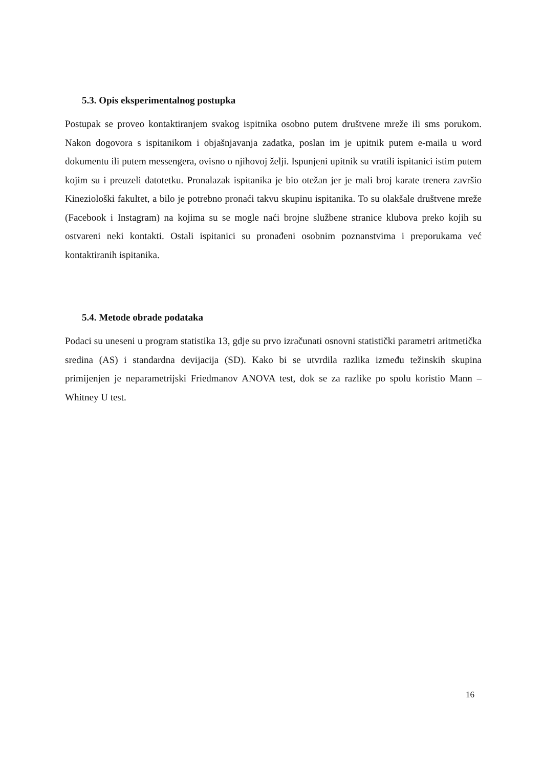5.3. Opis eksperimentalnog postupka
Postupak se proveo kontaktiranjem svakog ispitnika osobno putem društvene mreže ili sms porukom. Nakon dogovora s ispitanikom i objašnjavanja zadatka, poslan im je upitnik putem e-maila u word dokumentu ili putem messengera, ovisno o njihovoj želji. Ispunjeni upitnik su vratili ispitanici istim putem kojim su i preuzeli datotetku. Pronalazak ispitanika je bio otežan jer je mali broj karate trenera završio Kineziološki fakultet, a bilo je potrebno pronaći takvu skupinu ispitanika. To su olakšale društvene mreže (Facebook i Instagram) na kojima su se mogle naći brojne službene stranice klubova preko kojih su ostvareni neki kontakti. Ostali ispitanici su pronađeni osobnim poznanstvima i preporukama već kontaktiranih ispitanika.
5.4. Metode obrade podataka
Podaci su uneseni u program statistika 13, gdje su prvo izračunati osnovni statistički parametri aritmetička sredina (AS) i standardna devijacija (SD). Kako bi se utvrdila razlika između težinskih skupina primijenjen je neparametrijski Friedmanov ANOVA test, dok se za razlike po spolu koristio Mann – Whitney U test.
16